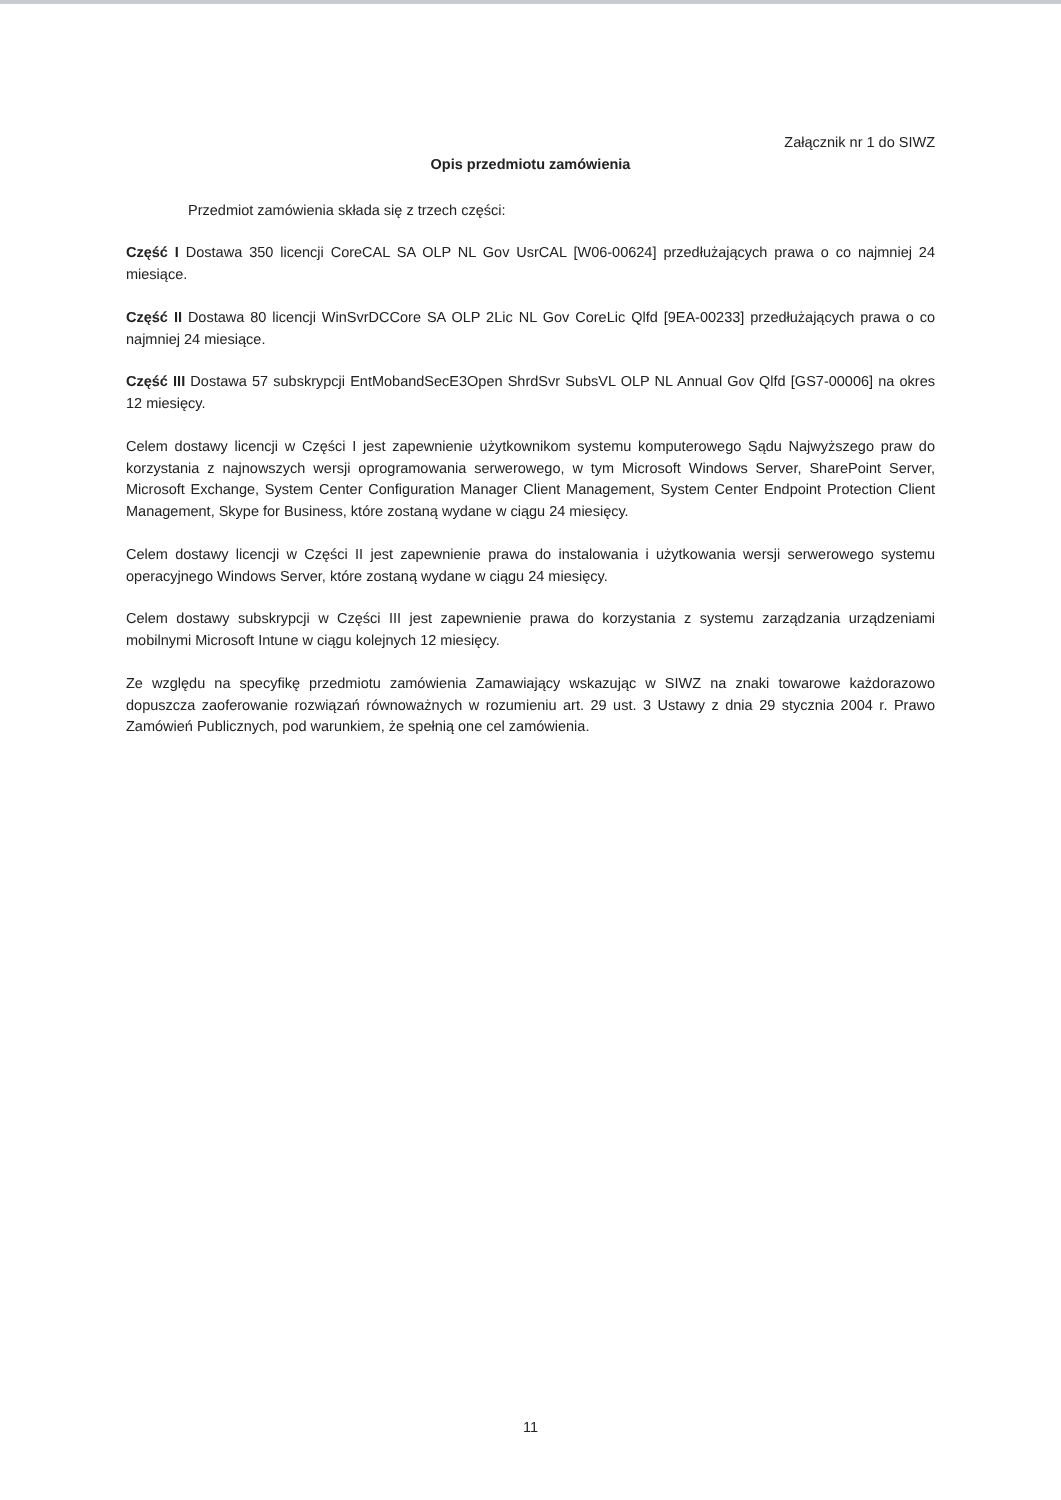Załącznik nr 1 do SIWZ
Opis przedmiotu zamówienia
Przedmiot zamówienia składa się z trzech części:
Część I Dostawa 350 licencji CoreCAL SA OLP NL Gov UsrCAL [W06-00624] przedłużających prawa o co najmniej 24 miesiące.
Część II Dostawa 80 licencji WinSvrDCCore SA OLP 2Lic NL Gov CoreLic Qlfd [9EA-00233] przedłużających prawa o co najmniej 24 miesiące.
Część III Dostawa 57 subskrypcji EntMobandSecE3Open ShrdSvr SubsVL OLP NL Annual Gov Qlfd [GS7-00006] na okres 12 miesięcy.
Celem dostawy licencji w Części I jest zapewnienie użytkownikom systemu komputerowego Sądu Najwyższego praw do korzystania z najnowszych wersji oprogramowania serwerowego, w tym Microsoft Windows Server, SharePoint Server, Microsoft Exchange, System Center Configuration Manager Client Management, System Center Endpoint Protection Client Management, Skype for Business, które zostaną wydane w ciągu 24 miesięcy.
Celem dostawy licencji w Części II jest zapewnienie prawa do instalowania i użytkowania wersji serwerowego systemu operacyjnego Windows Server, które zostaną wydane w ciągu 24 miesięcy.
Celem dostawy subskrypcji w Części III jest zapewnienie prawa do korzystania z systemu zarządzania urządzeniami mobilnymi Microsoft Intune w ciągu kolejnych 12 miesięcy.
Ze względu na specyfikę przedmiotu zamówienia Zamawiający wskazując w SIWZ na znaki towarowe każdorazowo dopuszcza zaoferowanie rozwiązań równoważnych w rozumieniu art. 29 ust. 3 Ustawy z dnia 29 stycznia 2004 r. Prawo Zamówień Publicznych, pod warunkiem, że spełnią one cel zamówienia.
11